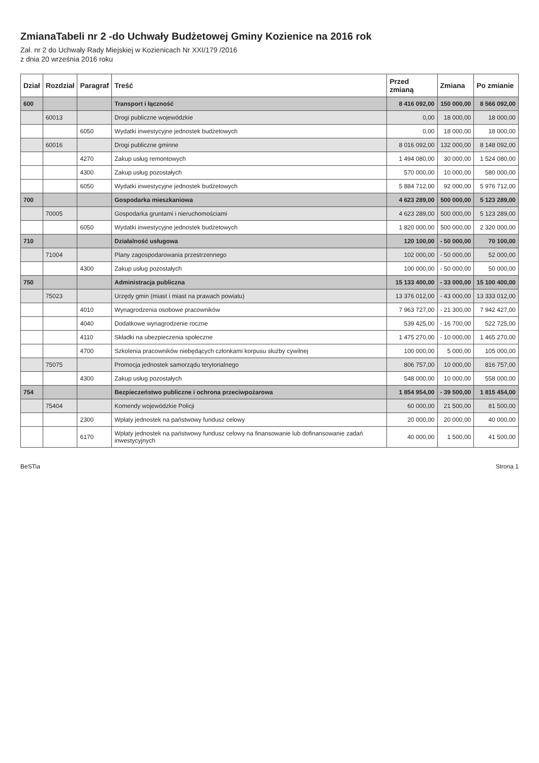ZmianaTabeli nr 2 -do Uchwały Budżetowej Gminy Kozienice na 2016 rok
Zał. nr 2 do Uchwały Rady Miejskiej w Kozienicach Nr XXI/179 /2016
z dnia 20 września 2016 roku
| Dział | Rozdział | Paragraf | Treść | Przed zmianą | Zmiana | Po zmianie |
| --- | --- | --- | --- | --- | --- | --- |
| 600 | | | Transport i łączność | 8 416 092,00 | 150 000,00 | 8 566 092,00 |
| | 60013 | | Drogi publiczne wojewódzkie | 0,00 | 18 000,00 | 18 000,00 |
| | | 6050 | Wydatki inwestycyjne jednostek budżetowych | 0,00 | 18 000,00 | 18 000,00 |
| | 60016 | | Drogi publiczne gminne | 8 016 092,00 | 132 000,00 | 8 148 092,00 |
| | | 4270 | Zakup usług remontowych | 1 494 080,00 | 30 000,00 | 1 524 080,00 |
| | | 4300 | Zakup usług pozostałych | 570 000,00 | 10 000,00 | 580 000,00 |
| | | 6050 | Wydatki inwestycyjne jednostek budżetowych | 5 884 712,00 | 92 000,00 | 5 976 712,00 |
| 700 | | | Gospodarka mieszkaniowa | 4 623 289,00 | 500 000,00 | 5 123 289,00 |
| | 70005 | | Gospodarka gruntami i nieruchomościami | 4 623 289,00 | 500 000,00 | 5 123 289,00 |
| | | 6050 | Wydatki inwestycyjne jednostek budżetowych | 1 820 000,00 | 500 000,00 | 2 320 000,00 |
| 710 | | | Działalność usługowa | 120 100,00 | - 50 000,00 | 70 100,00 |
| | 71004 | | Plany zagospodarowania przestrzennego | 102 000,00 | - 50 000,00 | 52 000,00 |
| | | 4300 | Zakup usług pozostałych | 100 000,00 | - 50 000,00 | 50 000,00 |
| 750 | | | Administracja publiczna | 15 133 400,00 | - 33 000,00 | 15 100 400,00 |
| | 75023 | | Urzędy gmin (miast i miast na prawach powiatu) | 13 376 012,00 | - 43 000,00 | 13 333 012,00 |
| | | 4010 | Wynagrodzenia osobowe pracowników | 7 963 727,00 | - 21 300,00 | 7 942 427,00 |
| | | 4040 | Dodatkowe wynagrodzenie roczne | 539 425,00 | - 16 700,00 | 522 725,00 |
| | | 4110 | Składki na ubezpieczenia społeczne | 1 475 270,00 | - 10 000,00 | 1 465 270,00 |
| | | 4700 | Szkolenia pracowników niebędących członkami korpusu służby cywilnej | 100 000,00 | 5 000,00 | 105 000,00 |
| | 75075 | | Promocja jednostek samorządu terytorialnego | 806 757,00 | 10 000,00 | 816 757,00 |
| | | 4300 | Zakup usług pozostałych | 548 000,00 | 10 000,00 | 558 000,00 |
| 754 | | | Bezpieczeństwo publiczne i ochrona przeciwpożarowa | 1 854 954,00 | - 39 500,00 | 1 815 454,00 |
| | 75404 | | Komendy wojewódzkie Policji | 60 000,00 | 21 500,00 | 81 500,00 |
| | | 2300 | Wpłaty jednostek na państwowy fundusz celowy | 20 000,00 | 20 000,00 | 40 000,00 |
| | | 6170 | Wpłaty jednostek na państwowy fundusz celowy na finansowanie lub dofinansowanie zadań inwestycyjnych | 40 000,00 | 1 500,00 | 41 500,00 |
BeSTia Strona 1